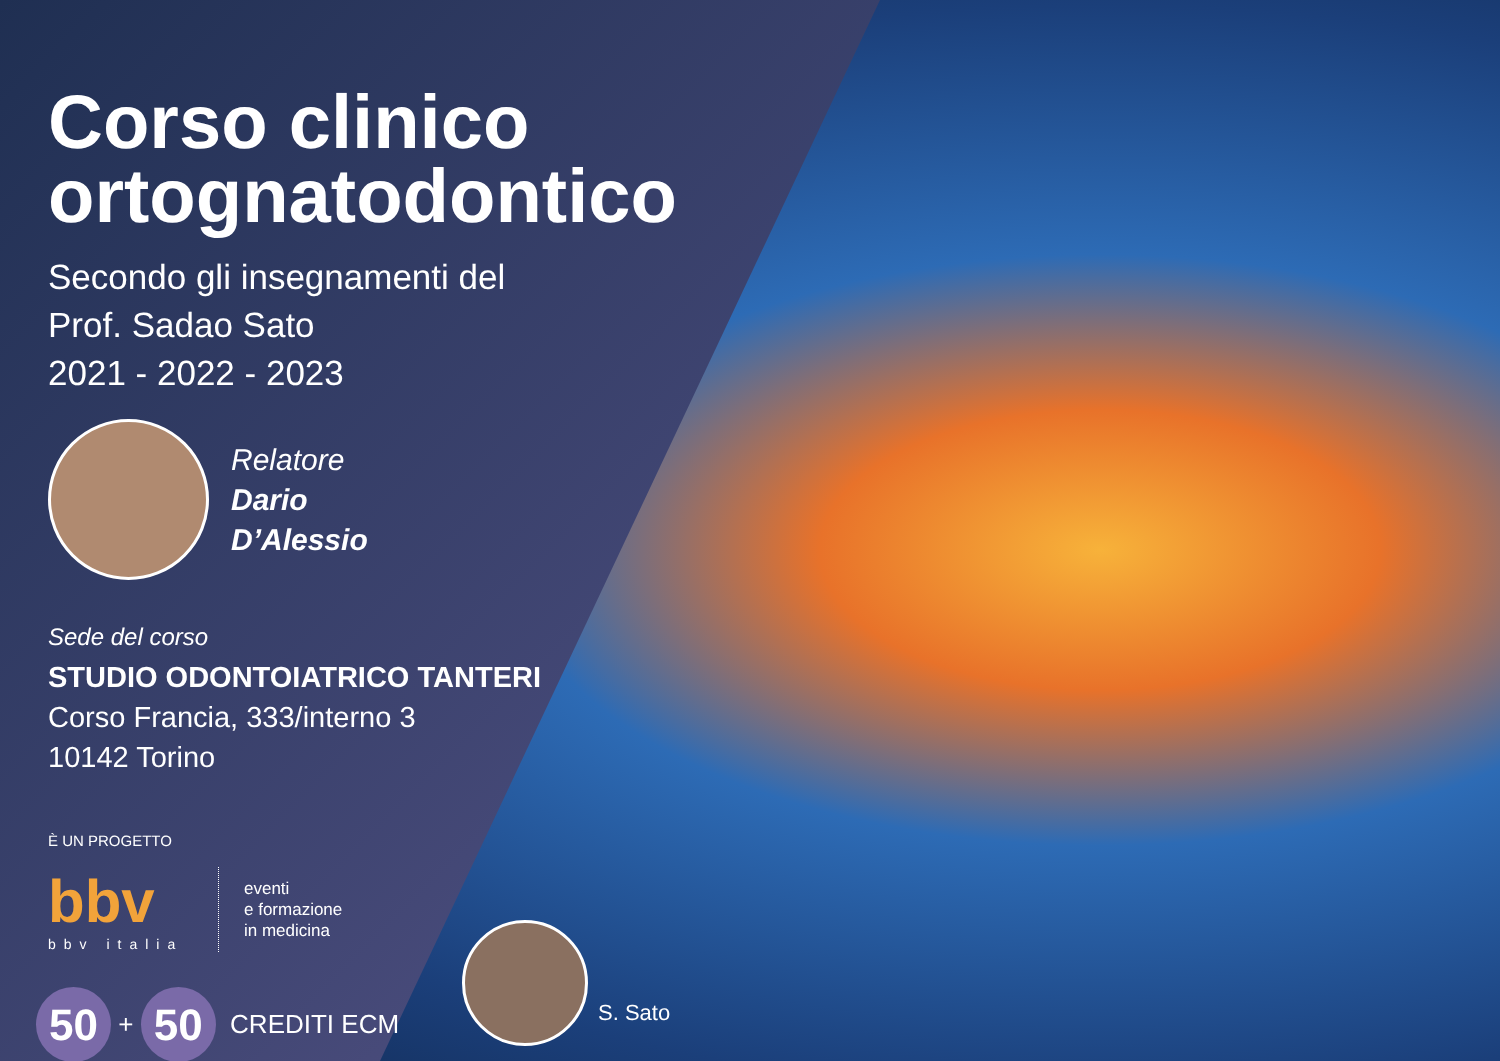Corso clinico
ortognatodontico
Secondo gli insegnamenti del
Prof. Sadao Sato
2021 - 2022 - 2023
Relatore
Dario
D’Alessio
Sede del corso
STUDIO ODONTOIATRICO TANTERI
Corso Francia, 333/interno 3
10142 Torino
È UN PROGETTO
bbv
bbv italia
eventi
e formazione
in medicina
50 + 50 CREDITI ECM
S. Sato